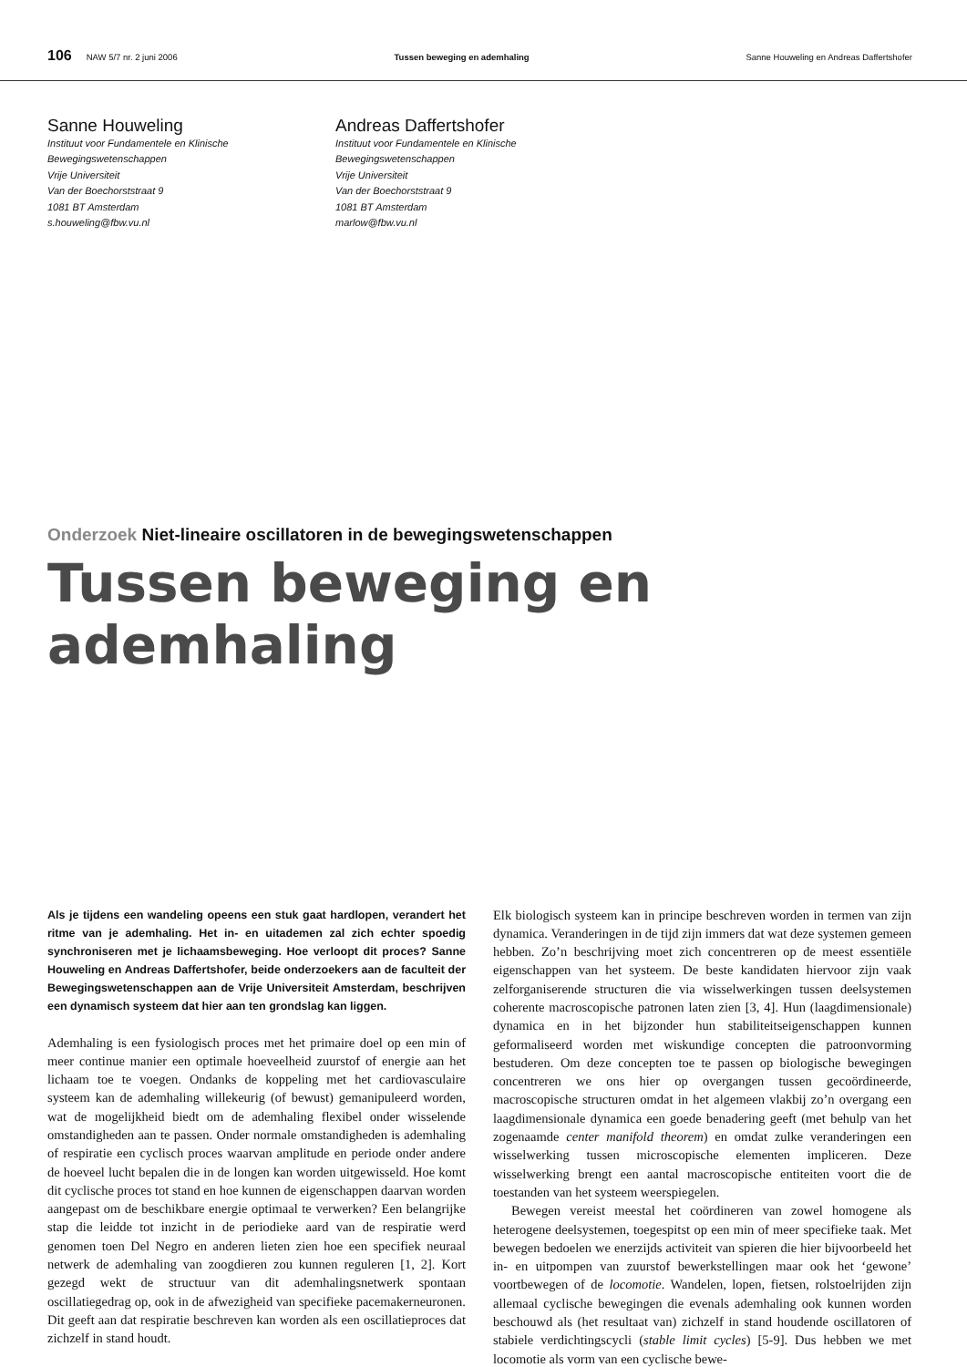106 NAW 5/7 nr. 2 juni 2006 Tussen beweging en ademhaling Sanne Houweling en Andreas Daffertshofer
Sanne Houweling
Instituut voor Fundamentele en Klinische
Bewegingswetenschappen
Vrije Universiteit
Van der Boechorststraat 9
1081 BT Amsterdam
s.houweling@fbw.vu.nl
Andreas Daffertshofer
Instituut voor Fundamentele en Klinische
Bewegingswetenschappen
Vrije Universiteit
Van der Boechorststraat 9
1081 BT Amsterdam
marlow@fbw.vu.nl
Onderzoek Niet-lineaire oscillatoren in de bewegingswetenschappen
Tussen beweging en ademhaling
Als je tijdens een wandeling opeens een stuk gaat hardlopen, verandert het ritme van je ademhaling. Het in- en uitademen zal zich echter spoedig synchroniseren met je lichaamsbeweging. Hoe verloopt dit proces? Sanne Houweling en Andreas Daffertshofer, beide onderzoekers aan de faculteit der Bewegingswetenschappen aan de Vrije Universiteit Amsterdam, beschrijven een dynamisch systeem dat hier aan ten grondslag kan liggen.
Ademhaling is een fysiologisch proces met het primaire doel op een min of meer continue manier een optimale hoeveelheid zuurstof of energie aan het lichaam toe te voegen. Ondanks de koppeling met het cardiovasculaire systeem kan de ademhaling willekeurig (of bewust) gemanipuleerd worden, wat de mogelijkheid biedt om de ademhaling flexibel onder wisselende omstandigheden aan te passen. Onder normale omstandigheden is ademhaling of respiratie een cyclisch proces waarvan amplitude en periode onder andere de hoeveel lucht bepalen die in de longen kan worden uitgewisseld. Hoe komt dit cyclische proces tot stand en hoe kunnen de eigenschappen daarvan worden aangepast om de beschikbare energie optimaal te verwerken? Een belangrijke stap die leidde tot inzicht in de periodieke aard van de respiratie werd genomen toen Del Negro en anderen lieten zien hoe een specifiek neuraal netwerk de ademhaling van zoogdieren zou kunnen reguleren [1, 2]. Kort gezegd wekt de structuur van dit ademhalingsnetwerk spontaan oscillatiegedrag op, ook in de afwezigheid van specifieke pacemakerneuronen. Dit geeft aan dat respiratie beschreven kan worden als een oscillatieproces dat zichzelf in stand houdt.
Elk biologisch systeem kan in principe beschreven worden in termen van zijn dynamica. Veranderingen in de tijd zijn immers dat wat deze systemen gemeen hebben. Zo’n beschrijving moet zich concentreren op de meest essentiële eigenschappen van het systeem. De beste kandidaten hiervoor zijn vaak zelforganiserende structuren die via wisselwerkingen tussen deelsystemen coherente macroscopische patronen laten zien [3, 4]. Hun (laagdimensionale) dynamica en in het bijzonder hun stabiliteitseigenschappen kunnen geformaliseerd worden met wiskundige concepten die patroonvorming bestuderen. Om deze concepten toe te passen op biologische bewegingen concentreren we ons hier op overgangen tussen gecoördineerde, macroscopische structuren omdat in het algemeen vlakbij zo’n overgang een laagdimensionale dynamica een goede benadering geeft (met behulp van het zogenaamde center manifold theorem) en omdat zulke veranderingen een wisselwerking tussen microscopische elementen impliceren. Deze wisselwerking brengt een aantal macroscopische entiteiten voort die de toestanden van het systeem weerspiegelen.
Bewegen vereist meestal het coördineren van zowel homogene als heterogene deelsystemen, toegespitst op een min of meer specifieke taak. Met bewegen bedoelen we enerzijds activiteit van spieren die hier bijvoorbeeld het in- en uitpompen van zuurstof bewerkstellingen maar ook het ‘gewone’ voortbewegen of de locomotie. Wandelen, lopen, fietsen, rolstoelrijden zijn allemaal cyclische bewegingen die evenals ademhaling ook kunnen worden beschouwd als (het resultaat van) zichzelf in stand houdende oscillatoren of stabiele verdichtingscycli (stable limit cycles) [5-9]. Dus hebben we met locomotie als vorm van een cyclische bewe-